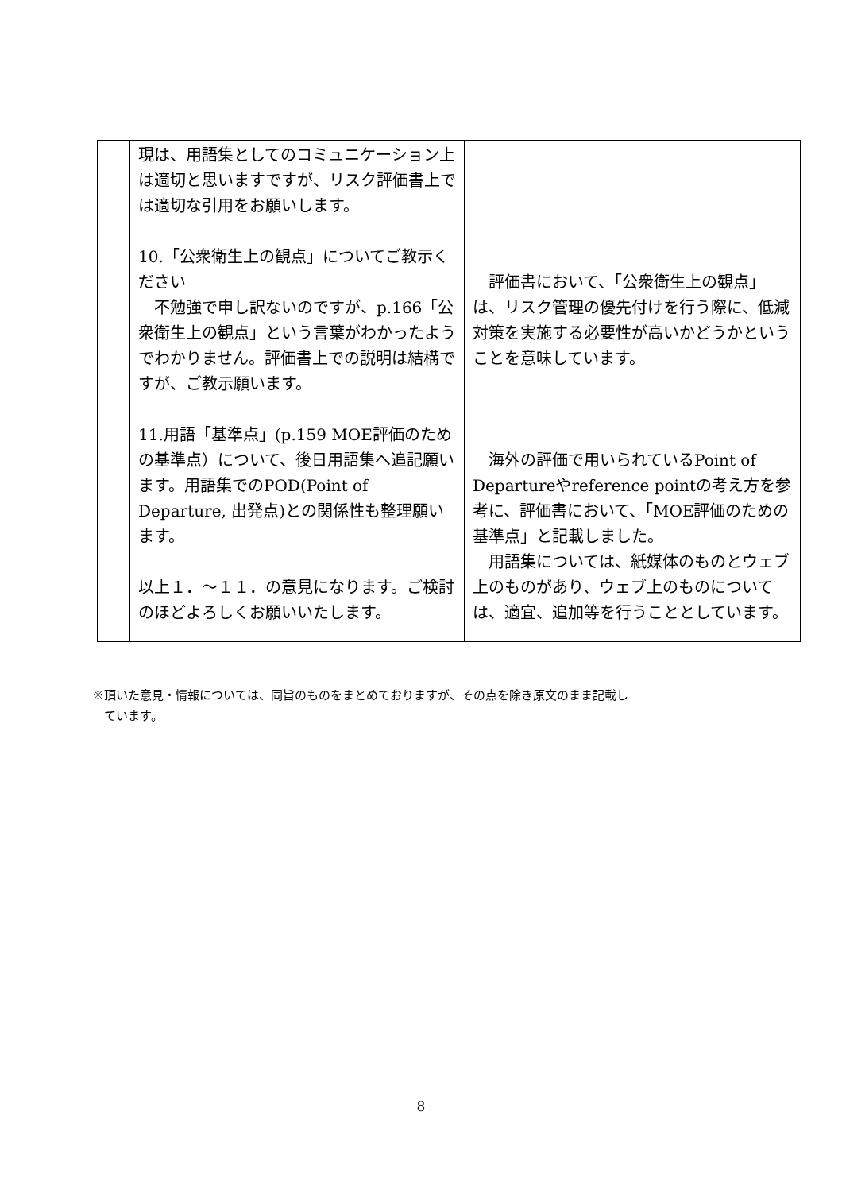| | 現は、用語集としてのコミュニケーション上は適切と思いますですが、リスク評価書上では適切な引用をお願いします。 10.「公衆衛生上の観点」についてご教示ください 不勉強で申し訳ないのですが、p.166「公衆衛生上の観点」という言葉がわかったようでわかりません。評価書上での説明は結構ですが、ご教示願います。 11.用語「基準点」(p.159 MOE評価のための基準点）について、後日用語集へ追記願います。用語集でのPOD(Point of Departure, 出発点)との関係性も整理願います。 以上１．～１１．の意見になります。ご検討のほどよろしくお願いいたします。 | 評価書において、「公衆衛生上の観点」は、リスク管理の優先付けを行う際に、低減対策を実施する必要性が高いかどうかということを意味しています。 海外の評価で用いられているPoint of Departureやreference pointの考え方を参考に、評価書において、「MOE評価のための基準点」と記載しました。 用語集については、紙媒体のものとウェブ上のものがあり、ウェブ上のものについては、適宜、追加等を行うこととしています。 |
※頂いた意見・情報については、同旨のものをまとめておりますが、その点を除き原文のまま記載し
　ています。
8